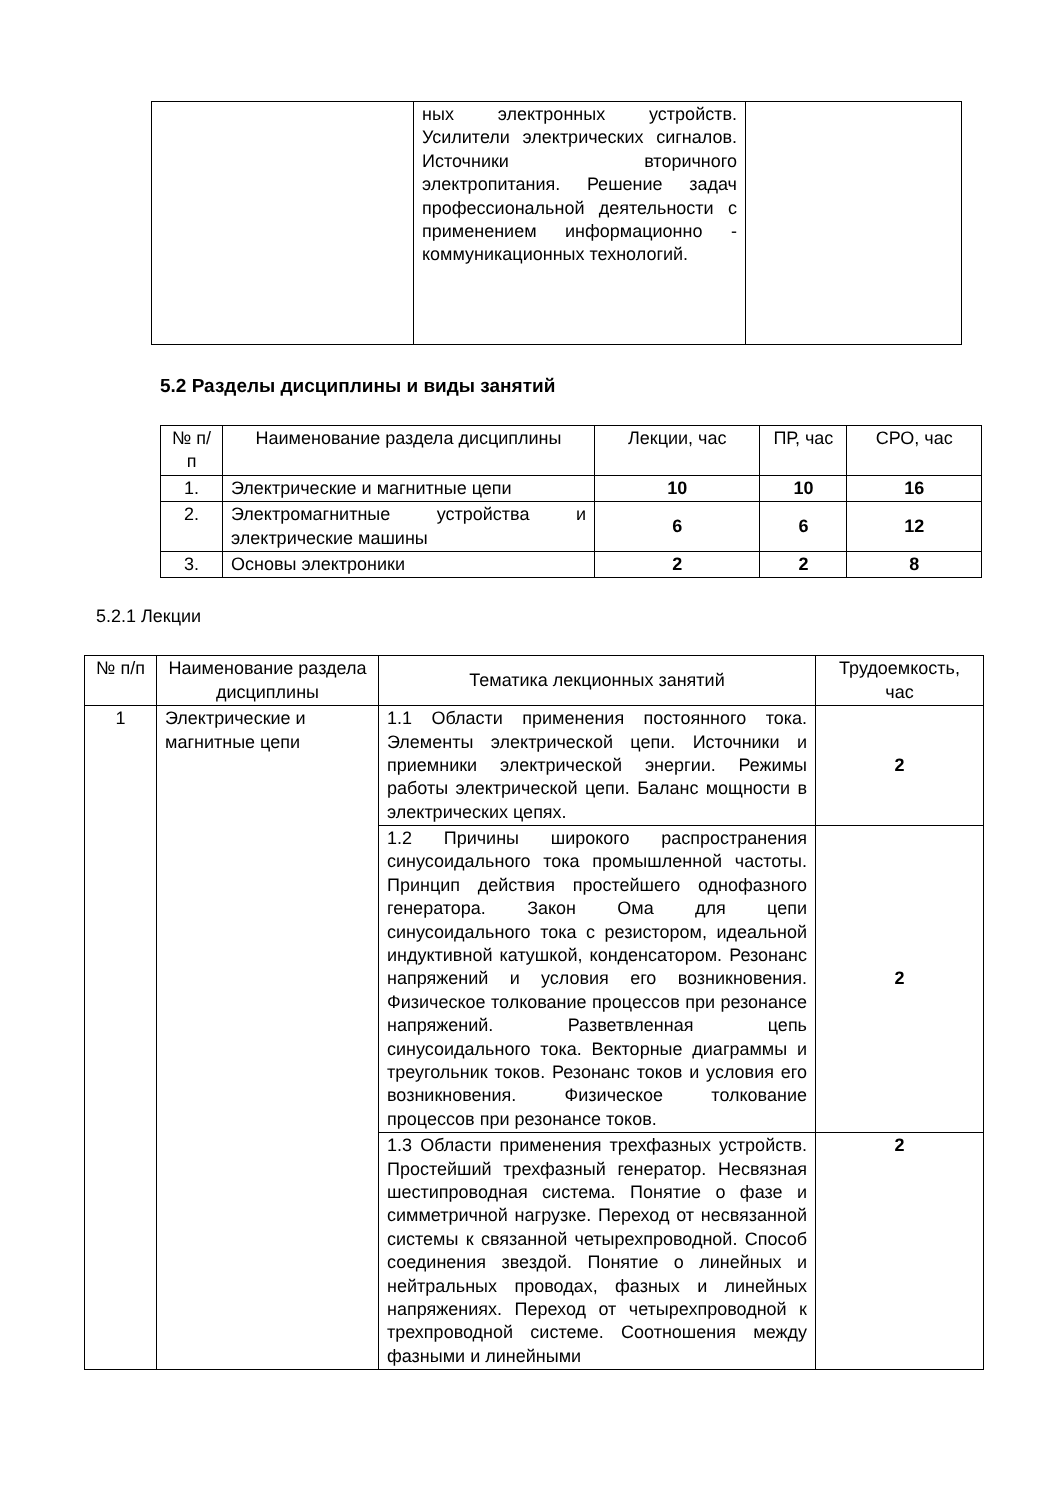| | ных электронных устройств. Усилители электрических сигналов. Источники вторичного электропитания. Решение задач профессиональной деятельности с применением информационно - коммуникационных технологий. | |
5.2 Разделы дисциплины и виды занятий
| № п/п | Наименование раздела дисциплины | Лекции, час | ПР, час | СРО, час |
| --- | --- | --- | --- | --- |
| 1. | Электрические и магнитные цепи | 10 | 10 | 16 |
| 2. | Электромагнитные устройства и электрические машины | 6 | 6 | 12 |
| 3. | Основы электроники | 2 | 2 | 8 |
5.2.1 Лекции
| № п/п | Наименование раздела дисциплины | Тематика лекционных занятий | Трудоемкость, час |
| --- | --- | --- | --- |
| 1 | Электрические и магнитные цепи | 1.1 Области применения постоянного тока. Элементы электрической цепи. Источники и приемники электрической энергии. Режимы работы электрической цепи. Баланс мощности в электрических цепях. | 2 |
| | | 1.2 Причины широкого распространения синусоидального тока промышленной частоты. Принцип действия простейшего однофазного генератора. Закон Ома для цепи синусоидального тока с резистором, идеальной индуктивной катушкой, конденсатором. Резонанс напряжений и условия его возникновения. Физическое толкование процессов при резонансе напряжений. Разветвленная цепь синусоидального тока. Векторные диаграммы и треугольник токов. Резонанс токов и условия его возникновения. Физическое толкование процессов при резонансе токов. | 2 |
| | | 1.3 Области применения трехфазных устройств. Простейший трехфазный генератор. Несвязная шестипроводная система. Понятие о фазе и симметричной нагрузке. Переход от несвязанной системы к связанной четырехпроводной. Способ соединения звездой. Понятие о линейных и нейтральных проводах, фазных и линейных напряжениях. Переход от четырехпроводной к трехпроводной системе. Соотношения между фазными и линейными | 2 |